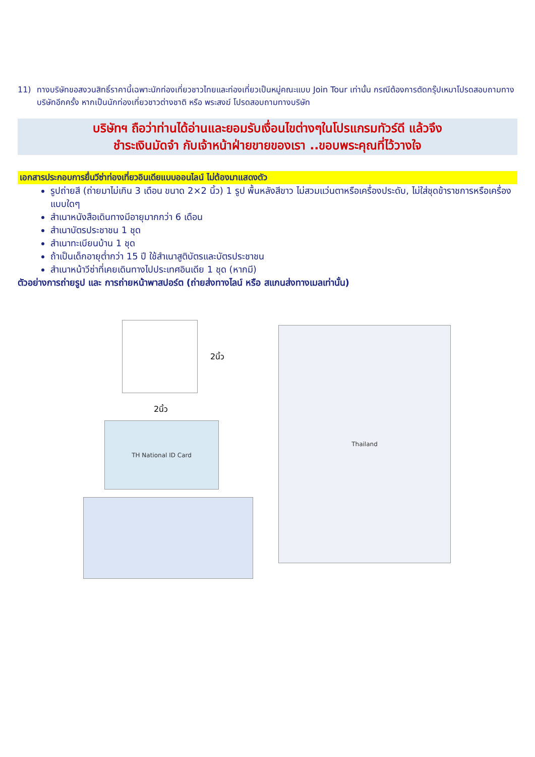11) ทางบริษัทขอสงวนสิทธิ์ราคานี้เฉพาะนักท่องเที่ยวชาวไทยและท่องเที่ยวเป็นหมู่คณะแบบ Join Tour เท่านั้น กรณีต้องการตัดกรุ๊ปเหมาโปรดสอบถามทางบริษัทอีกครั้ง หากเป็นนักท่องเที่ยวชาวต่างชาติ หรือ พระสงฆ์ โปรดสอบถามทางบริษัท
บริษัทฯ ถือว่าท่านได้อ่านและยอมรับเงื่อนไขต่างๆในโปรแกรมทัวร์ดี แล้วจึง
ชำระเงินมัดจำ กับเจ้าหน้าฝ่ายขายของเรา ..ขอบพระคุณที่ไว้วางใจ
เอกสารประกอบการยื่นวีซ่าท่องเที่ยวอินเดียแบบออนไลน์ ไม่ต้องมาแสดงตัว
รูปถ่ายสี (ถ่ายมาไม่เกิน 3 เดือน ขนาด 2×2 นิ้ว) 1 รูป พื้นหลังสีขาว ไม่สวมแว่นตาหรือเครื่องประดับ, ไม่ใส่ชุดข้าราชการหรือเครื่องแบบใดๆ
สำเนาหนังสือเดินทางมีอายุมากกว่า 6 เดือน
สำเนาบัตรประชาชน 1 ชุด
สำเนาทะเบียนบ้าน 1 ชุด
ถ้าเป็นเด็กอายุต่ำกว่า 15 ปี ใช้สำเนาสูติบัตรและบัตรประชาชน
สำเนาหน้าวีซ่าที่เคยเดินทางไปประเทศอินเดีย 1 ชุด (หากมี)
ตัวอย่างการถ่ายรูป และ การถ่ายหน้าพาสปอร์ต (ถ่ายส่งทางไลน์ หรือ สแกนส่งทางเมลเท่านั้น)
2นิ้ว
2นิ้ว
TH National ID Card
Thailand